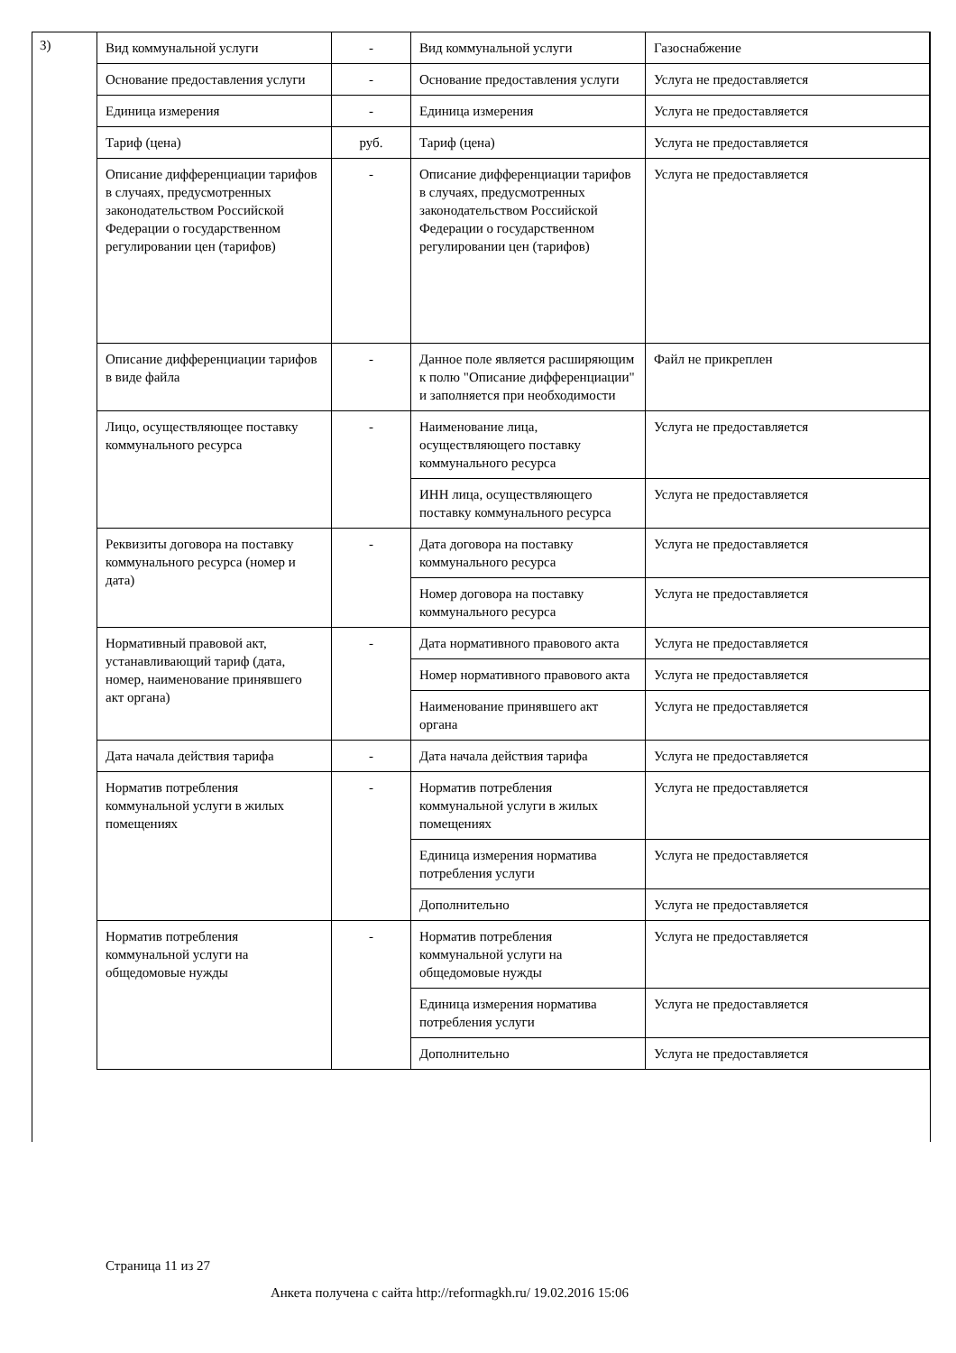3)
| Вид коммунальной услуги | - | Вид коммунальной услуги | Газоснабжение |
| Основание предоставления услуги | - | Основание предоставления услуги | Услуга не предоставляется |
| Единица измерения | - | Единица измерения | Услуга не предоставляется |
| Тариф (цена) | руб. | Тариф (цена) | Услуга не предоставляется |
| Описание дифференциации тарифов в случаях, предусмотренных законодательством Российской Федерации о государственном регулировании цен (тарифов) | - | Описание дифференциации тарифов в случаях, предусмотренных законодательством Российской Федерации о государственном регулировании цен (тарифов) | Услуга не предоставляется |
| Описание дифференциации тарифов в виде файла | - | Данное поле является расширяющим к полю "Описание дифференциации" и заполняется при необходимости | Файл не прикреплен |
| Лицо, осуществляющее поставку коммунального ресурса | - | Наименование лица, осуществляющего поставку коммунального ресурса | Услуга не предоставляется |
| | | ИНН лица, осуществляющего поставку коммунального ресурса | Услуга не предоставляется |
| Реквизиты договора на поставку коммунального ресурса (номер и дата) | - | Дата договора на поставку коммунального ресурса | Услуга не предоставляется |
| | | Номер договора на поставку коммунального ресурса | Услуга не предоставляется |
| Нормативный правовой акт, устанавливающий тариф (дата, номер, наименование принявшего акт органа) | - | Дата нормативного правового акта | Услуга не предоставляется |
| | | Номер нормативного правового акта | Услуга не предоставляется |
| | | Наименование принявшего акт органа | Услуга не предоставляется |
| Дата начала действия тарифа | - | Дата начала действия тарифа | Услуга не предоставляется |
| Норматив потребления коммунальной услуги в жилых помещениях | - | Норматив потребления коммунальной услуги в жилых помещениях | Услуга не предоставляется |
| | | Единица измерения норматива потребления услуги | Услуга не предоставляется |
| | | Дополнительно | Услуга не предоставляется |
| Норматив потребления коммунальной услуги на общедомовые нужды | - | Норматив потребления коммунальной услуги на общедомовые нужды | Услуга не предоставляется |
| | | Единица измерения норматива потребления услуги | Услуга не предоставляется |
| | | Дополнительно | Услуга не предоставляется |
Страница 11 из 27
Анкета получена с сайта http://reformagkh.ru/ 19.02.2016 15:06